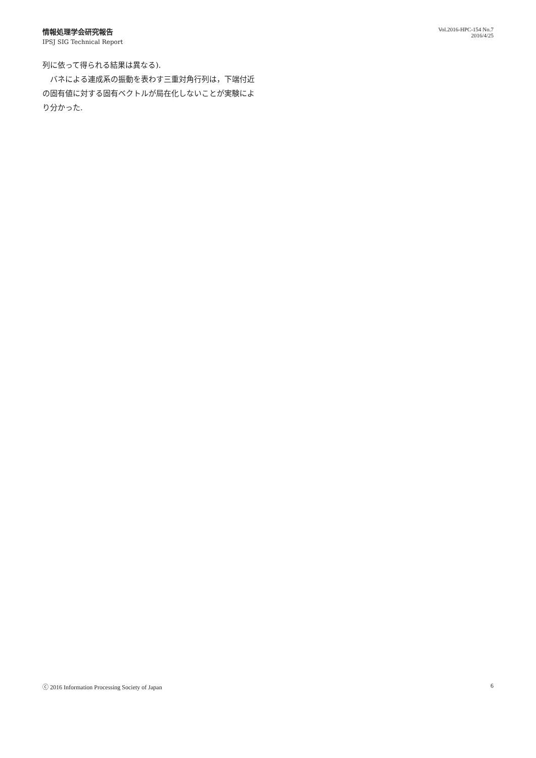情報処理学会研究報告
IPSJ SIG Technical Report
Vol.2016-HPC-154 No.7
2016/4/25
列に依って得られる結果は異なる).
　バネによる連成系の振動を表わす三重対角行列は，下端付近の固有値に対する固有ベクトルが局在化しないことが実験により分かった.
ⓒ 2016 Information Processing Society of Japan 6